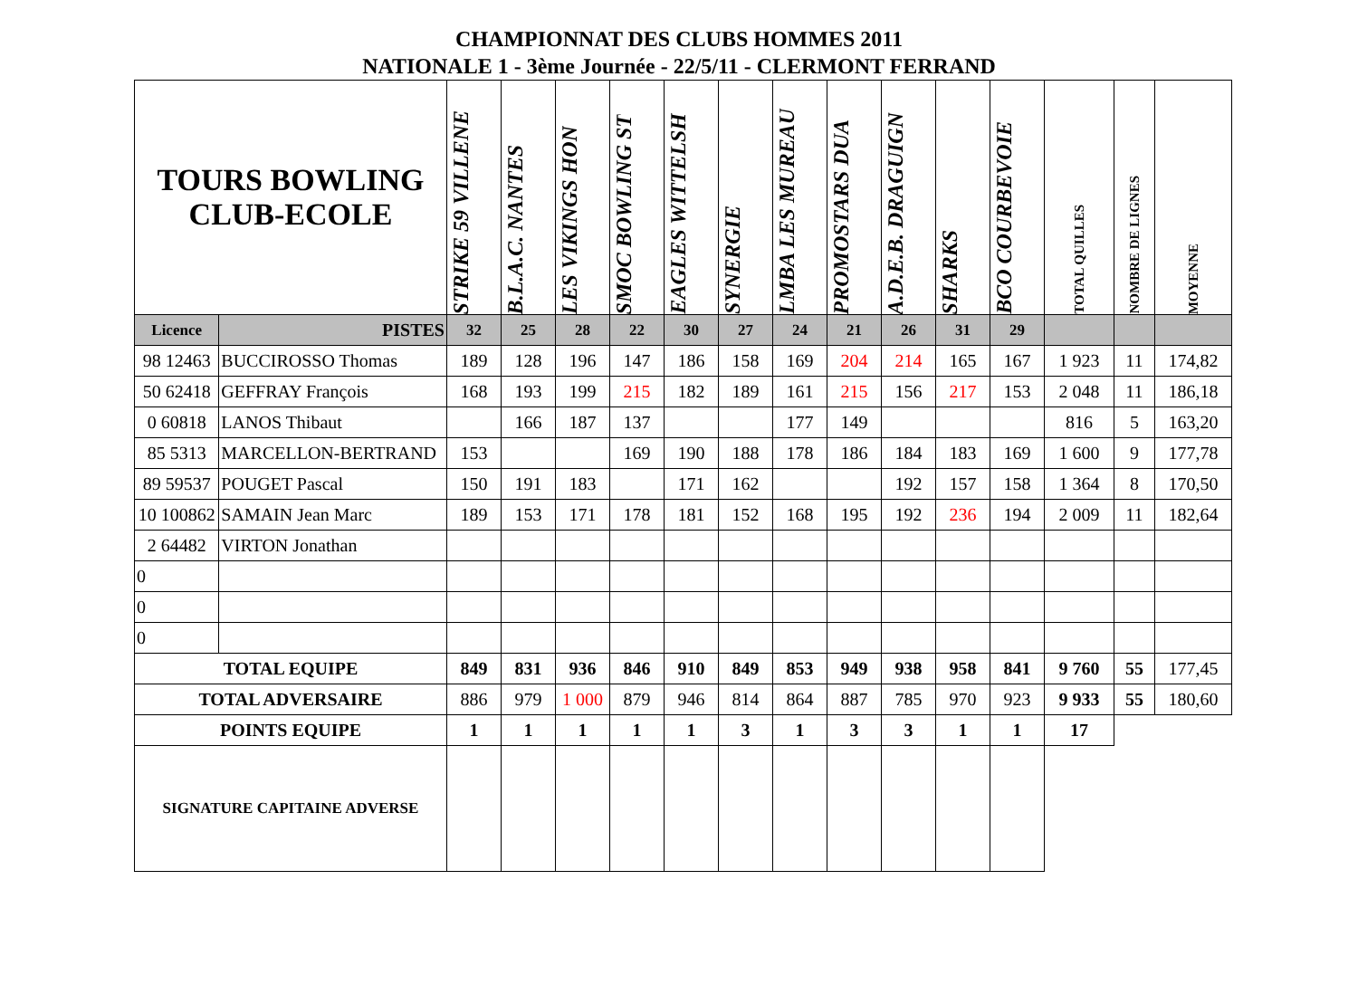CHAMPIONNAT DES CLUBS HOMMES 2011
NATIONALE 1 - 3ème Journée - 22/5/11 - CLERMONT FERRAND
| TOURS BOWLING CLUB-ECOLE | | STRIKE 59 VILLENE | B.L.A.C. NANTES | LES VIKINGS HON | SMOC BOWLING ST | EAGLES WITTELSH | SYNERGIE | LMBA LES MUREAU | PROMOSTARS DUA | A.D.E.B. DRAGUIGN | SHARKS | BCO COURBEVOIE | TOTAL QUILLES | NOMBRE DE LIGNES | MOYENNE |
| --- | --- | --- | --- | --- | --- | --- | --- | --- | --- | --- | --- | --- | --- | --- | --- |
| Licence | PISTES | 32 | 25 | 28 | 22 | 30 | 27 | 24 | 21 | 26 | 31 | 29 | | | |
| 98 12463 | BUCCIROSSO Thomas | 189 | 128 | 196 | 147 | 186 | 158 | 169 | 204 | 214 | 165 | 167 | 1 923 | 11 | 174,82 |
| 50 62418 | GEFFRAY François | 168 | 193 | 199 | 215 | 182 | 189 | 161 | 215 | 156 | 217 | 153 | 2 048 | 11 | 186,18 |
| 0 60818 | LANOS Thibaut | | 166 | 187 | 137 | | | 177 | 149 | | | | 816 | 5 | 163,20 |
| 85 5313 | MARCELLON-BERTRAND | 153 | | | 169 | 190 | 188 | 178 | 186 | 184 | 183 | 169 | 1 600 | 9 | 177,78 |
| 89 59537 | POUGET Pascal | 150 | 191 | 183 | | 171 | 162 | | | 192 | 157 | 158 | 1 364 | 8 | 170,50 |
| 10 100862 | SAMAIN Jean Marc | 189 | 153 | 171 | 178 | 181 | 152 | 168 | 195 | 192 | 236 | 194 | 2 009 | 11 | 182,64 |
| 2 64482 | VIRTON Jonathan | | | | | | | | | | | | | | |
| 0 | | | | | | | | | | | | | | | |
| 0 | | | | | | | | | | | | | | | |
| 0 | | | | | | | | | | | | | | | |
| TOTAL EQUIPE | | 849 | 831 | 936 | 846 | 910 | 849 | 853 | 949 | 938 | 958 | 841 | 9 760 | 55 | 177,45 |
| TOTAL ADVERSAIRE | | 886 | 979 | 1 000 | 879 | 946 | 814 | 864 | 887 | 785 | 970 | 923 | 9 933 | 55 | 180,60 |
| POINTS EQUIPE | | 1 | 1 | 1 | 1 | 1 | 3 | 1 | 3 | 3 | 1 | 1 | 17 | | |
| SIGNATURE CAPITAINE ADVERSE | | | | | | | | | | | | | | | |